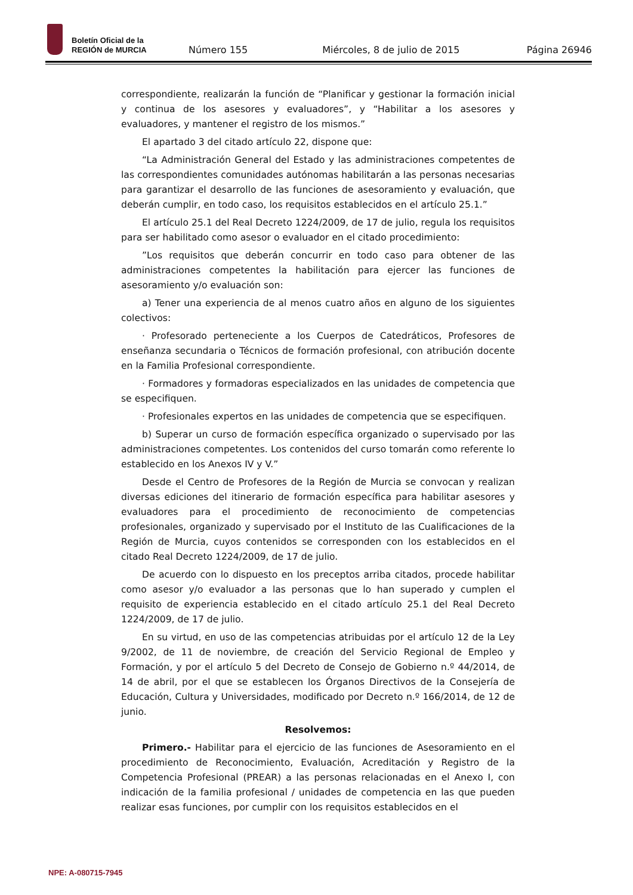Boletín Oficial de la
REGIÓN de MURCIA
Número 155 Miércoles, 8 de julio de 2015 Página 26946
correspondiente, realizarán la función de “Planificar y gestionar la formación inicial y continua de los asesores y evaluadores”, y “Habilitar a los asesores y evaluadores, y mantener el registro de los mismos.”
El apartado 3 del citado artículo 22, dispone que:
“La Administración General del Estado y las administraciones competentes de las correspondientes comunidades autónomas habilitarán a las personas necesarias para garantizar el desarrollo de las funciones de asesoramiento y evaluación, que deberán cumplir, en todo caso, los requisitos establecidos en el artículo 25.1.”
El artículo 25.1 del Real Decreto 1224/2009, de 17 de julio, regula los requisitos para ser habilitado como asesor o evaluador en el citado procedimiento:
”Los requisitos que deberán concurrir en todo caso para obtener de las administraciones competentes la habilitación para ejercer las funciones de asesoramiento y/o evaluación son:
a) Tener una experiencia de al menos cuatro años en alguno de los siguientes colectivos:
· Profesorado perteneciente a los Cuerpos de Catedráticos, Profesores de enseñanza secundaria o Técnicos de formación profesional, con atribución docente en la Familia Profesional correspondiente.
· Formadores y formadoras especializados en las unidades de competencia que se especifiquen.
· Profesionales expertos en las unidades de competencia que se especifiquen.
b) Superar un curso de formación específica organizado o supervisado por las administraciones competentes. Los contenidos del curso tomarán como referente lo establecido en los Anexos IV y V.”
Desde el Centro de Profesores de la Región de Murcia se convocan y realizan diversas ediciones del itinerario de formación específica para habilitar asesores y evaluadores para el procedimiento de reconocimiento de competencias profesionales, organizado y supervisado por el Instituto de las Cualificaciones de la Región de Murcia, cuyos contenidos se corresponden con los establecidos en el citado Real Decreto 1224/2009, de 17 de julio.
De acuerdo con lo dispuesto en los preceptos arriba citados, procede habilitar como asesor y/o evaluador a las personas que lo han superado y cumplen el requisito de experiencia establecido en el citado artículo 25.1 del Real Decreto 1224/2009, de 17 de julio.
En su virtud, en uso de las competencias atribuidas por el artículo 12 de la Ley 9/2002, de 11 de noviembre, de creación del Servicio Regional de Empleo y Formación, y por el artículo 5 del Decreto de Consejo de Gobierno n.º 44/2014, de 14 de abril, por el que se establecen los Órganos Directivos de la Consejería de Educación, Cultura y Universidades, modificado por Decreto n.º 166/2014, de 12 de junio.
Resolvemos:
Primero.- Habilitar para el ejercicio de las funciones de Asesoramiento en el procedimiento de Reconocimiento, Evaluación, Acreditación y Registro de la Competencia Profesional (PREAR) a las personas relacionadas en el Anexo I, con indicación de la familia profesional / unidades de competencia en las que pueden realizar esas funciones, por cumplir con los requisitos establecidos en el
NPE: A-080715-7945